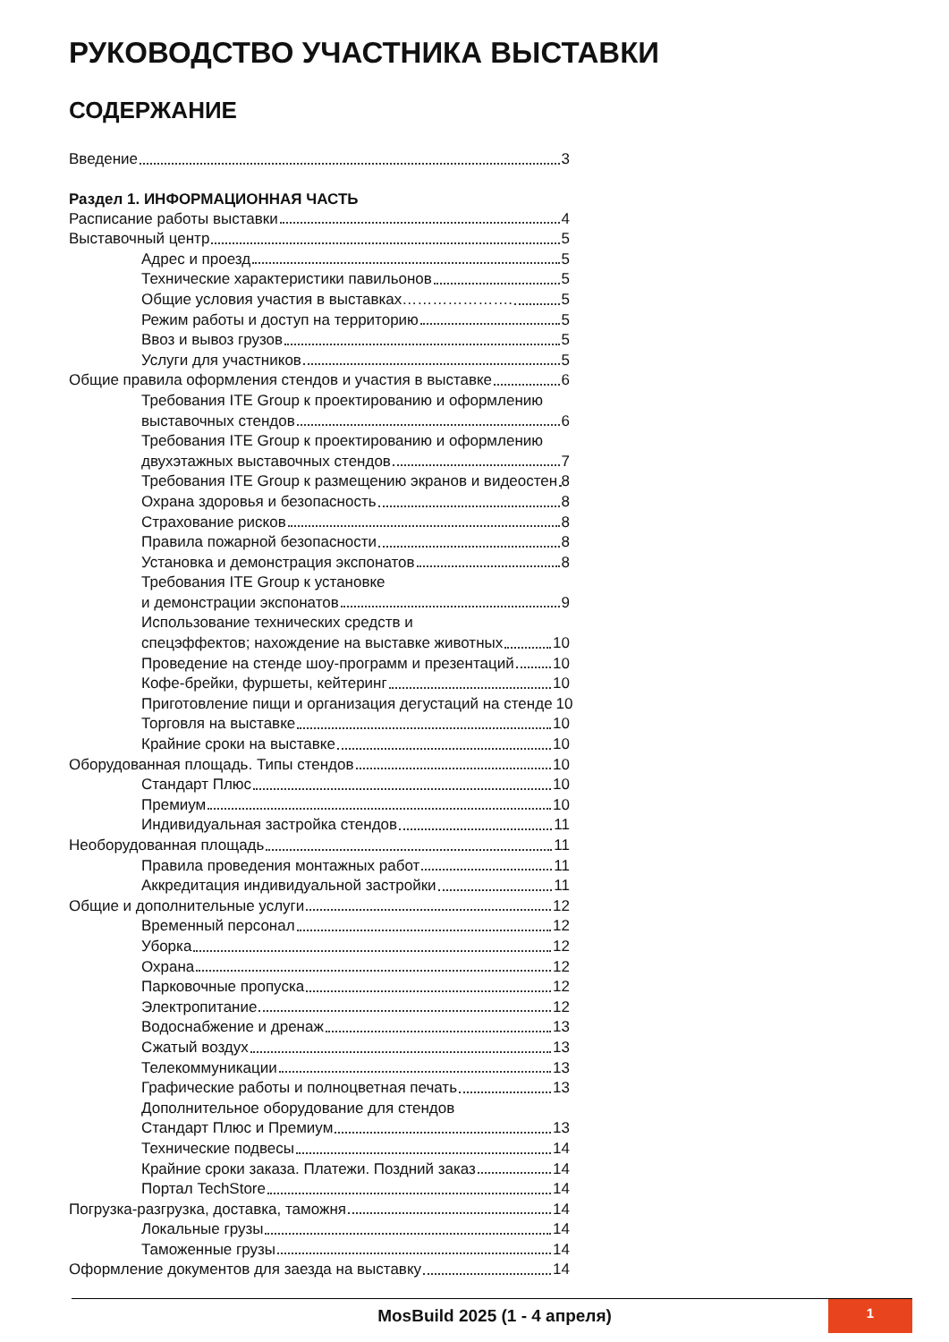РУКОВОДСТВО УЧАСТНИКА ВЫСТАВКИ
СОДЕРЖАНИЕ
Введение 3
Раздел 1. ИНФОРМАЦИОННАЯ ЧАСТЬ
Расписание работы выставки 4
Выставочный центр 5
Адрес и проезд 5
Технические характеристики павильонов 5
Общие условия участия в выставках…………………. 5
Режим работы и доступ на территорию 5
Ввоз и вывоз грузов 5
Услуги для участников 5
Общие правила оформления стендов и участия в выставке 6
Требования ITE Group к проектированию и оформлению
выставочных стендов 6
Требования ITE Group к проектированию и оформлению
двухэтажных выставочных стендов 7
Требования ITE Group к размещению экранов и видеостен 8
Охрана здоровья и безопасность 8
Страхование рисков 8
Правила пожарной безопасности 8
Установка и демонстрация экспонатов 8
Требования ITE Group к установке
и демонстрации экспонатов 9
Использование технических средств и
спецэффектов; нахождение на выставке животных 10
Проведение на стенде шоу-программ и презентаций 10
Кофе-брейки, фуршеты, кейтеринг 10
Приготовление пищи и организация дегустаций на стенде 10
Торговля на выставке 10
Крайние сроки на выставке 10
Оборудованная площадь. Типы стендов 10
Стандарт Плюс 10
Премиум 10
Индивидуальная застройка стендов 11
Необорудованная площадь 11
Правила проведения монтажных работ 11
Аккредитация индивидуальной застройки 11
Общие и дополнительные услуги 12
Временный персонал 12
Уборка 12
Охрана 12
Парковочные пропуска 12
Электропитание 12
Водоснабжение и дренаж 13
Сжатый воздух 13
Телекоммуникации 13
Графические работы и полноцветная печать 13
Дополнительное оборудование для стендов
Стандарт Плюс и Премиум 13
Технические подвесы 14
Крайние сроки заказа. Платежи. Поздний заказ 14
Портал TechStore 14
Погрузка-разгрузка, доставка, таможня 14
Локальные грузы 14
Таможенные грузы 14
Оформление документов для заезда на выставку 14
MosBuild 2025 (1 - 4 апреля)
1